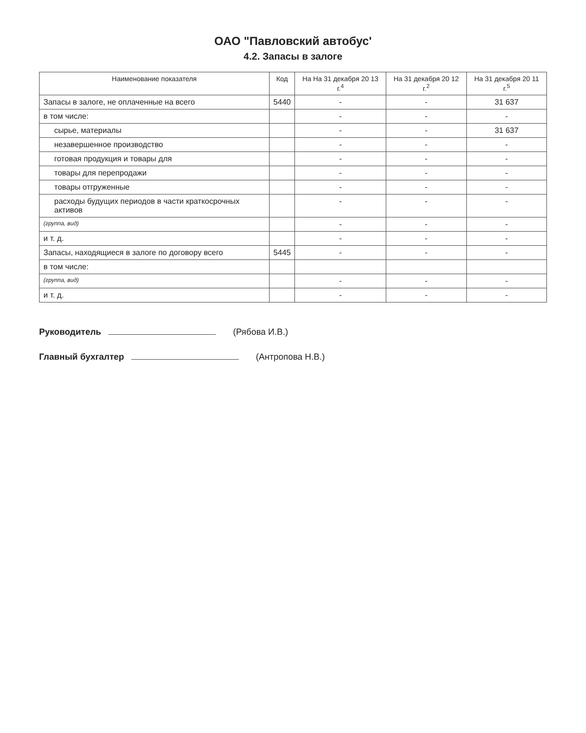ОАО "Павловский автобус'
4.2. Запасы в залоге
| Наименование показателя | Код | На На 31 декабря 20 13 г.<sup>4</sup> | На 31 декабря 20 12 г.<sup>2</sup> | На 31 декабря 20 11 г.<sup>5</sup> |
| --- | --- | --- | --- | --- |
| Запасы в залоге, не оплаченные на всего | 5440 | - | - | 31 637 |
| в том числе: | | - | - | - |
| сырье, материалы | | - | - | 31 637 |
| незавершенное производство | | - | - | - |
| готовая продукция и товары для | | - | - | - |
| товары для перепродажи | | - | - | - |
| товары отгруженные | | - | - | - |
| расходы будущих периодов в части краткосрочных активов | | - | - | - |
| (группа, вид) | | - | - | - |
| и т. д. | | - | - | - |
| Запасы, находящиеся в залоге по договору всего | 5445 | - | - | - |
| в том числе: | | | | |
| (группа, вид) | | - | - | - |
| и т. д. | | - | - | - |
Руководитель (Рябова И.В.)
Главный бухгалтер (Антропова Н.В.)